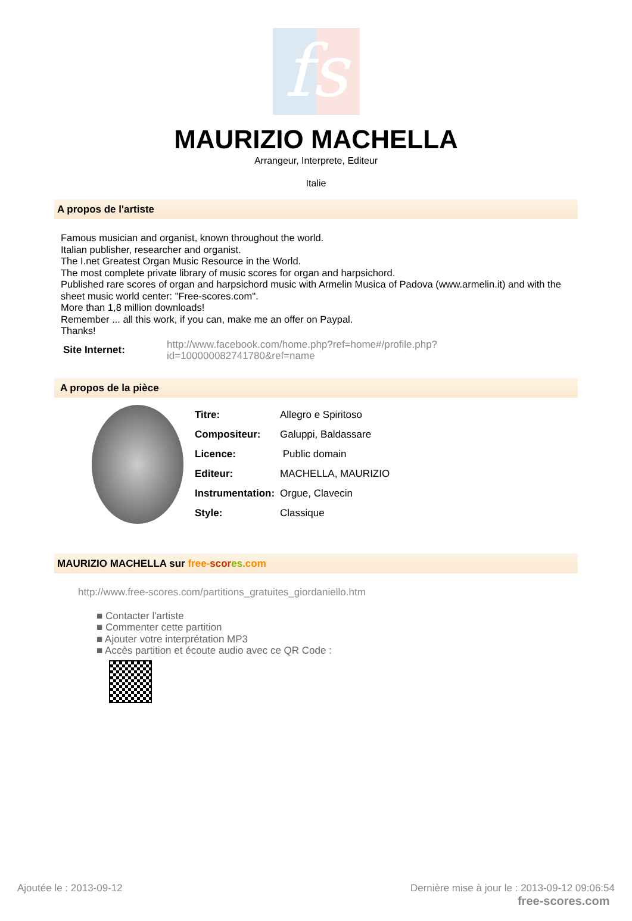fs
MAURIZIO MACHELLA
Arrangeur, Interprete, Editeur
Italie
A propos de l'artiste
Famous musician and organist, known throughout the world.
Italian publisher, researcher and organist.
The I.net Greatest Organ Music Resource in the World.
The most complete private library of music scores for organ and harpsichord.
Published rare scores of organ and harpsichord music with Armelin Musica of Padova (www.armelin.it) and with the sheet music world center: "Free-scores.com".
More than 1,8 million downloads!
Remember ... all this work, if you can, make me an offer on Paypal.
Thanks!
| Site Internet: | http://www.facebook.com/home.php?ref=home#/profile.php?id=100000082741780&ref=name |
A propos de la pièce
| Titre: | Allegro e Spiritoso |
| Compositeur: | Galuppi, Baldassare |
| Licence: | Public domain |
| Editeur: | MACHELLA, MAURIZIO |
| Instrumentation: | Orgue, Clavecin |
| Style: | Classique |
MAURIZIO MACHELLA sur free-scor es.com
http://www.free-scores.com/partitions_gratuites_giordaniello.htm
■ Contacter l'artiste
■ Commenter cette partition
■ Ajouter votre interprétation MP3
■ Accès partition et écoute audio avec ce QR Code :
Ajoutée le : 2013-09-12 Dernière mise à jour le : 2013-09-12 09:06:54
free-scores.com